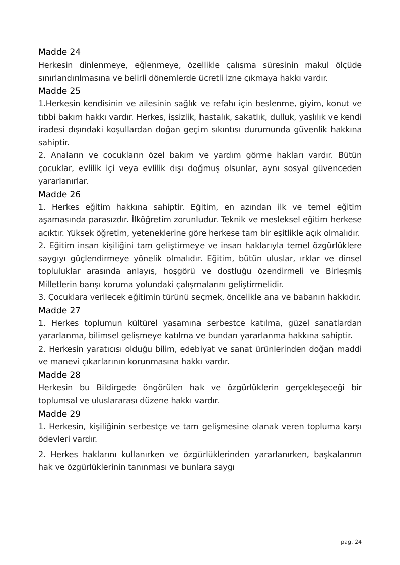Madde 24
Herkesin dinlenmeye, eğlenmeye, özellikle çalışma süresinin makul ölçüde sınırlandırılmasına ve belirli dönemlerde ücretli izne çıkmaya hakkı vardır.
Madde 25
1.Herkesin kendisinin ve ailesinin sağlık ve refahı için beslenme, giyim, konut ve tıbbi bakım hakkı vardır. Herkes, işsizlik, hastalık, sakatlık, dulluk, yaşlılık ve kendi iradesi dışındaki koşullardan doğan geçim sıkıntısı durumunda güvenlik hakkına sahiptir.
2. Anaların ve çocukların özel bakım ve yardım görme hakları vardır. Bütün çocuklar, evlilik içi veya evlilik dışı doğmuş olsunlar, aynı sosyal güvenceden yararlanırlar.
Madde 26
1. Herkes eğitim hakkına sahiptir. Eğitim, en azından ilk ve temel eğitim aşamasında parasızdır. İlköğretim zorunludur. Teknik ve mesleksel eğitim herkese açıktır. Yüksek öğretim, yeteneklerine göre herkese tam bir eşitlikle açık olmalıdır.
2. Eğitim insan kişiliğini tam geliştirmeye ve insan haklarıyla temel özgürlüklere saygıyı güçlendirmeye yönelik olmalıdır. Eğitim, bütün uluslar, ırklar ve dinsel topluluklar arasında anlayış, hoşgörü ve dostluğu özendirmeli ve Birleşmiş Milletlerin barışı koruma yolundaki çalışmalarını geliştirmelidir.
3. Çocuklara verilecek eğitimin türünü seçmek, öncelikle ana ve babanın hakkıdır.
Madde 27
1. Herkes toplumun kültürel yaşamına serbestçe katılma, güzel sanatlardan yararlanma, bilimsel gelişmeye katılma ve bundan yararlanma hakkına sahiptir.
2. Herkesin yaratıcısı olduğu bilim, edebiyat ve sanat ürünlerinden doğan maddi ve manevi çıkarlarının korunmasına hakkı vardır.
Madde 28
Herkesin bu Bildirgede öngörülen hak ve özgürlüklerin gerçekleşeceği bir toplumsal ve uluslararası düzene hakkı vardır.
Madde 29
1. Herkesin, kişiliğinin serbestçe ve tam gelişmesine olanak veren topluma karşı ödevleri vardır.
2. Herkes haklarını kullanırken ve özgürlüklerinden yararlanırken, başkalarının hak ve özgürlüklerinin tanınması ve bunlara saygı
pag. 24